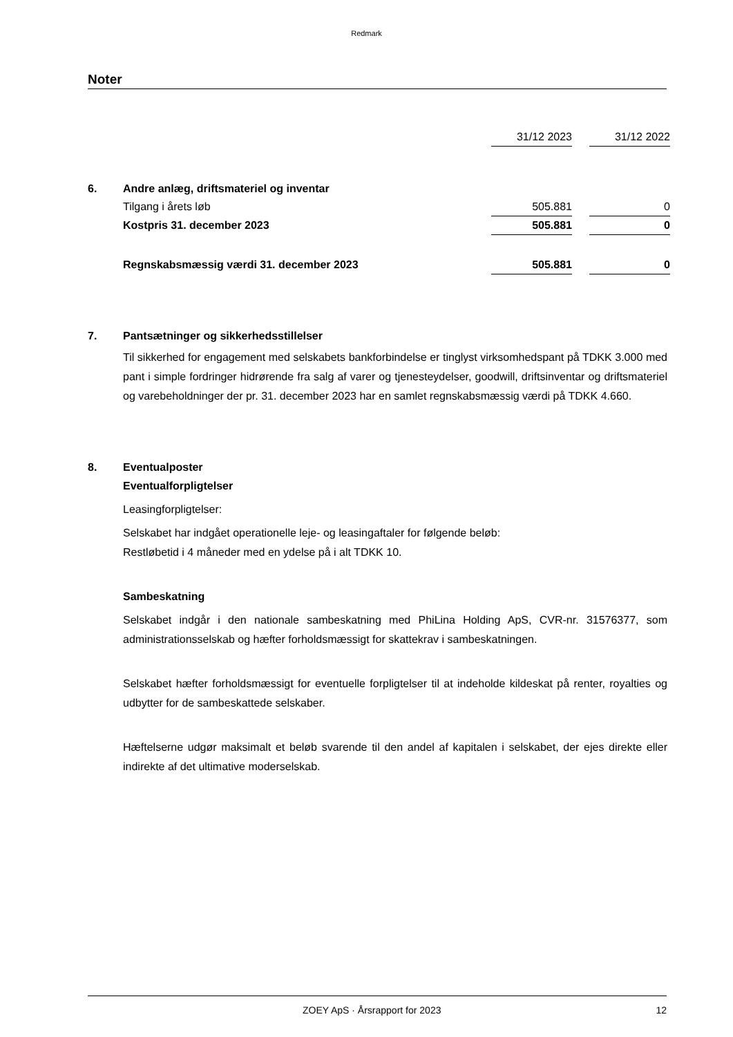Redmark
Noter
| | | 31/12 2023 | | 31/12 2022 |
| 6. | Andre anlæg, driftsmateriel og inventar | | | |
| | Tilgang i årets løb | 505.881 | | 0 |
| | Kostpris 31. december 2023 | 505.881 | | 0 |
| | Regnskabsmæssig værdi 31. december 2023 | 505.881 | | 0 |
7. Pantsætninger og sikkerhedsstillelser
Til sikkerhed for engagement med selskabets bankforbindelse er tinglyst virksomhedspant på TDKK 3.000 med pant i simple fordringer hidrørende fra salg af varer og tjenesteydelser, goodwill, driftsinventar og driftsmateriel og varebeholdninger der pr. 31. december 2023 har en samlet regnskabsmæssig værdi på TDKK 4.660.
8. Eventualposter
Eventualforpligtelser
Leasingforpligtelser:
Selskabet har indgået operationelle leje- og leasingaftaler for følgende beløb:
Restløbetid i 4 måneder med en ydelse på i alt TDKK 10.
Sambeskatning
Selskabet indgår i den nationale sambeskatning med PhiLina Holding ApS, CVR-nr. 31576377, som administrationsselskab og hæfter forholdsmæssigt for skattekrav i sambeskatningen.
Selskabet hæfter forholdsmæssigt for eventuelle forpligtelser til at indeholde kildeskat på renter, royalties og udbytter for de sambeskattede selskaber.
Hæftelserne udgør maksimalt et beløb svarende til den andel af kapitalen i selskabet, der ejes direkte eller indirekte af det ultimative moderselskab.
ZOEY ApS · Årsrapport for 2023 12